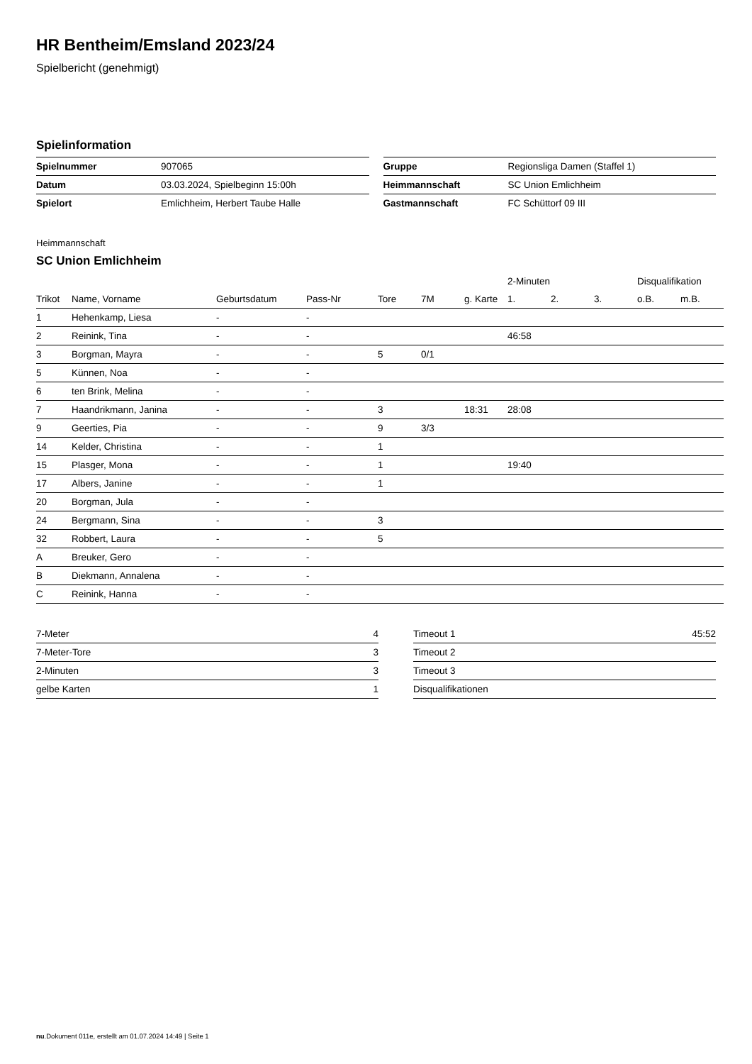HR Bentheim/Emsland 2023/24
Spielbericht (genehmigt)
Spielinformation
| Spielnummer | 907065 |
| Datum | 03.03.2024, Spielbeginn 15:00h |
| Spielort | Emlichheim, Herbert Taube Halle |
| Gruppe | Regionsliga Damen (Staffel 1) |
| Heimmannschaft | SC Union Emlichheim |
| Gastmannschaft | FC Schüttorf 09 III |
Heimmannschaft
SC Union Emlichheim
| | | | | | | | 2-Minuten | | | Disqualifikation | |
| --- | --- | --- | --- | --- | --- | --- | --- | --- | --- | --- | --- |
| Trikot | Name, Vorname | Geburtsdatum | Pass-Nr | Tore | 7M | g. Karte | 1. | 2. | 3. | o.B. | m.B. |
| 1 | Hehenkamp, Liesa | - | - | | | | | | | | |
| 2 | Reinink, Tina | - | - | | | | 46:58 | | | | |
| 3 | Borgman, Mayra | - | - | 5 | 0/1 | | | | | | |
| 5 | Künnen, Noa | - | - | | | | | | | | |
| 6 | ten Brink, Melina | - | - | | | | | | | | |
| 7 | Haandrikmann, Janina | - | - | 3 | | 18:31 | 28:08 | | | | |
| 9 | Geerties, Pia | - | - | 9 | 3/3 | | | | | | |
| 14 | Kelder, Christina | - | - | 1 | | | | | | | |
| 15 | Plasger, Mona | - | - | 1 | | | 19:40 | | | | |
| 17 | Albers, Janine | - | - | 1 | | | | | | | |
| 20 | Borgman, Jula | - | - | | | | | | | | |
| 24 | Bergmann, Sina | - | - | 3 | | | | | | | |
| 32 | Robbert, Laura | - | - | 5 | | | | | | | |
| A | Breuker, Gero | - | - | | | | | | | | |
| B | Diekmann, Annalena | - | - | | | | | | | | |
| C | Reinink, Hanna | - | - | | | | | | | | |
| 7-Meter | 4 |
| 7-Meter-Tore | 3 |
| 2-Minuten | 3 |
| gelbe Karten | 1 |
| Timeout 1 | 45:52 |
| Timeout 2 | |
| Timeout 3 | |
| Disqualifikationen | |
nu.Dokument 011e, erstellt am 01.07.2024 14:49 | Seite 1